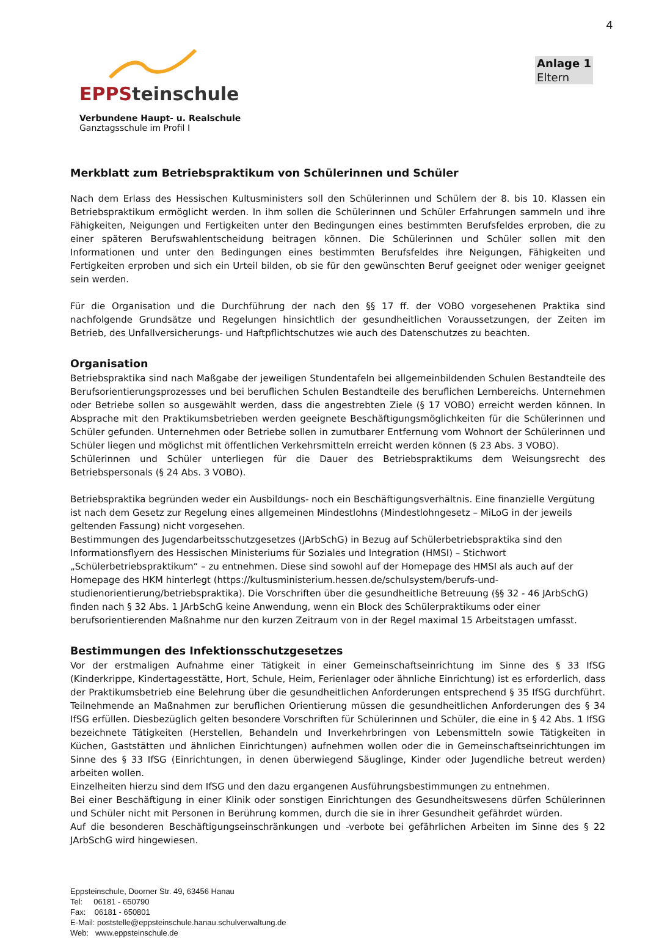4
EPPSteinschule
Verbundene Haupt- u. Realschule
Ganztagsschule im Profil I
Anlage 1
Eltern
Merkblatt zum Betriebspraktikum von Schülerinnen und Schüler
Nach dem Erlass des Hessischen Kultusministers soll den Schülerinnen und Schülern der 8. bis 10. Klassen ein Betriebspraktikum ermöglicht werden. In ihm sollen die Schülerinnen und Schüler Erfahrungen sammeln und ihre Fähigkeiten, Neigungen und Fertigkeiten unter den Bedingungen eines bestimmten Berufsfeldes erproben, die zu einer späteren Berufswahlentscheidung beitragen können. Die Schülerinnen und Schüler sollen mit den Informationen und unter den Bedingungen eines bestimmten Berufsfeldes ihre Neigungen, Fähigkeiten und Fertigkeiten erproben und sich ein Urteil bilden, ob sie für den gewünschten Beruf geeignet oder weniger geeignet sein werden.
Für die Organisation und die Durchführung der nach den §§ 17 ff. der VOBO vorgesehenen Praktika sind nachfolgende Grundsätze und Regelungen hinsichtlich der gesundheitlichen Voraussetzungen, der Zeiten im Betrieb, des Unfallversicherungs- und Haftpflichtschutzes wie auch des Datenschutzes zu beachten.
Organisation
Betriebspraktika sind nach Maßgabe der jeweiligen Stundentafeln bei allgemeinbildenden Schulen Bestandteile des Berufsorientierungsprozesses und bei beruflichen Schulen Bestandteile des beruflichen Lernbereichs. Unternehmen oder Betriebe sollen so ausgewählt werden, dass die angestrebten Ziele (§ 17 VOBO) erreicht werden können. In Absprache mit den Praktikumsbetrieben werden geeignete Beschäftigungsmöglichkeiten für die Schülerinnen und Schüler gefunden. Unternehmen oder Betriebe sollen in zumutbarer Entfernung vom Wohnort der Schülerinnen und Schüler liegen und möglichst mit öffentlichen Verkehrsmitteln erreicht werden können (§ 23 Abs. 3 VOBO).
Schülerinnen und Schüler unterliegen für die Dauer des Betriebspraktikums dem Weisungsrecht des Betriebspersonals (§ 24 Abs. 3 VOBO).
Betriebspraktika begründen weder ein Ausbildungs- noch ein Beschäftigungsverhältnis. Eine finanzielle Vergütung ist nach dem Gesetz zur Regelung eines allgemeinen Mindestlohns (Mindestlohngesetz – MiLoG in der jeweils geltenden Fassung) nicht vorgesehen.
Bestimmungen des Jugendarbeitsschutzgesetzes (JArbSchG) in Bezug auf Schülerbetriebspraktika sind den Informationsflyern des Hessischen Ministeriums für Soziales und Integration (HMSI) – Stichwort „Schülerbetriebspraktikum“ – zu entnehmen. Diese sind sowohl auf der Homepage des HMSI als auch auf der Homepage des HKM hinterlegt (https://kultusministerium.hessen.de/schulsystem/berufs-und-studienorientierung/betriebspraktika). Die Vorschriften über die gesundheitliche Betreuung (§§ 32 - 46 JArbSchG) finden nach § 32 Abs. 1 JArbSchG keine Anwendung, wenn ein Block des Schülerpraktikums oder einer berufsorientierenden Maßnahme nur den kurzen Zeitraum von in der Regel maximal 15 Arbeitstagen umfasst.
Bestimmungen des Infektionsschutzgesetzes
Vor der erstmaligen Aufnahme einer Tätigkeit in einer Gemeinschaftseinrichtung im Sinne des § 33 IfSG (Kinderkrippe, Kindertagesstätte, Hort, Schule, Heim, Ferienlager oder ähnliche Einrichtung) ist es erforderlich, dass der Praktikumsbetrieb eine Belehrung über die gesundheitlichen Anforderungen entsprechend § 35 IfSG durchführt. Teilnehmende an Maßnahmen zur beruflichen Orientierung müssen die gesundheitlichen Anforderungen des § 34 IfSG erfüllen. Diesbezüglich gelten besondere Vorschriften für Schülerinnen und Schüler, die eine in § 42 Abs. 1 IfSG bezeichnete Tätigkeiten (Herstellen, Behandeln und Inverkehrbringen von Lebensmitteln sowie Tätigkeiten in Küchen, Gaststätten und ähnlichen Einrichtungen) aufnehmen wollen oder die in Gemeinschaftseinrichtungen im Sinne des § 33 IfSG (Einrichtungen, in denen überwiegend Säuglinge, Kinder oder Jugendliche betreut werden) arbeiten wollen.
Einzelheiten hierzu sind dem IfSG und den dazu ergangenen Ausführungsbestimmungen zu entnehmen.
Bei einer Beschäftigung in einer Klinik oder sonstigen Einrichtungen des Gesundheitswesens dürfen Schülerinnen und Schüler nicht mit Personen in Berührung kommen, durch die sie in ihrer Gesundheit gefährdet würden.
Auf die besonderen Beschäftigungseinschränkungen und -verbote bei gefährlichen Arbeiten im Sinne des § 22 JArbSchG wird hingewiesen.
Eppsteinschule, Doorner Str. 49, 63456 Hanau
Tel: 06181 - 650790
Fax: 06181 - 650801
E-Mail: poststelle@eppsteinschule.hanau.schulverwaltung.de
Web: www.eppsteinschule.de